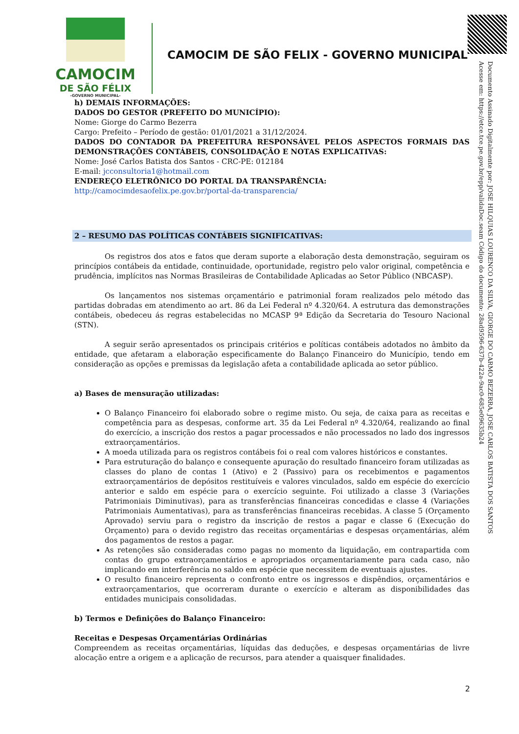CAMOCIM
DE SÃO FÉLIX
-GOVERNO MUNICIPAL-
CAMOCIM DE SÃO FELIX - GOVERNO MUNICIPAL
Documento Assinado Digitalmente por: JOSE HILQUIAS LOURENCO DA SILVA, GIORGE DO CARMO BEZERRA, JOSE CARLOS BATISTA DOS SANTOS
Acesse em: https://etce.tce.pe.gov.br/epp/validaDoc.seam Código do documento: 28ad9596-637b-422a-9ac0-685e09635b24
h) DEMAIS INFORMAÇÕES:
DADOS DO GESTOR (PREFEITO DO MUNICÍPIO):
Nome: Giorge do Carmo Bezerra
Cargo: Prefeito – Período de gestão: 01/01/2021 a 31/12/2024.
DADOS DO CONTADOR DA PREFEITURA RESPONSÁVEL PELOS ASPECTOS FORMAIS DAS DEMONSTRAÇÕES CONTÁBEIS, CONSOLIDAÇÃO E NOTAS EXPLICATIVAS:
Nome: José Carlos Batista dos Santos - CRC-PE: 012184
E-mail: jcconsultoria1@hotmail.com
ENDEREÇO ELETRÔNICO DO PORTAL DA TRANSPARÊNCIA:
http://camocimdesaofelix.pe.gov.br/portal-da-transparencia/
2 – RESUMO DAS POLÍTICAS CONTÁBEIS SIGNIFICATIVAS:
Os registros dos atos e fatos que deram suporte a elaboração desta demonstração, seguiram os princípios contábeis da entidade, continuidade, oportunidade, registro pelo valor original, competência e prudência, implícitos nas Normas Brasileiras de Contabilidade Aplicadas ao Setor Público (NBCASP).
Os lançamentos nos sistemas orçamentário e patrimonial foram realizados pelo método das partidas dobradas em atendimento ao art. 86 da Lei Federal nº 4.320/64. A estrutura das demonstrações contábeis, obedeceu ás regras estabelecidas no MCASP 9ª Edição da Secretaria do Tesouro Nacional (STN).
A seguir serão apresentados os principais critérios e políticas contábeis adotados no âmbito da entidade, que afetaram a elaboração especificamente do Balanço Financeiro do Município, tendo em consideração as opções e premissas da legislação afeta a contabilidade aplicada ao setor público.
a) Bases de mensuração utilizadas:
O Balanço Financeiro foi elaborado sobre o regime misto. Ou seja, de caixa para as receitas e competência para as despesas, conforme art. 35 da Lei Federal nº 4.320/64, realizando ao final do exercício, a inscrição dos restos a pagar processados e não processados no lado dos ingressos extraorçamentários.
A moeda utilizada para os registros contábeis foi o real com valores históricos e constantes.
Para estruturação do balanço e consequente apuração do resultado financeiro foram utilizadas as classes do plano de contas 1 (Ativo) e 2 (Passivo) para os recebimentos e pagamentos extraorçamentários de depósitos restituíveis e valores vinculados, saldo em espécie do exercício anterior e saldo em espécie para o exercício seguinte. Foi utilizado a classe 3 (Variações Patrimoniais Diminutivas), para as transferências financeiras concedidas e classe 4 (Variações Patrimoniais Aumentativas), para as transferências financeiras recebidas. A classe 5 (Orçamento Aprovado) serviu para o registro da inscrição de restos a pagar e classe 6 (Execução do Orçamento) para o devido registro das receitas orçamentárias e despesas orçamentárias, além dos pagamentos de restos a pagar.
As retenções são consideradas como pagas no momento da liquidação, em contrapartida com contas do grupo extraorçamentários e apropriados orçamentariamente para cada caso, não implicando em interferência no saldo em espécie que necessitem de eventuais ajustes.
O resulto financeiro representa o confronto entre os ingressos e dispêndios, orçamentários e extraorçamentarios, que ocorreram durante o exercício e alteram as disponibilidades das entidades municipais consolidadas.
b) Termos e Definições do Balanço Financeiro:
Receitas e Despesas Orçamentárias Ordinárias
Compreendem as receitas orçamentárias, líquidas das deduções, e despesas orçamentárias de livre alocação entre a origem e a aplicação de recursos, para atender a quaisquer finalidades.
2